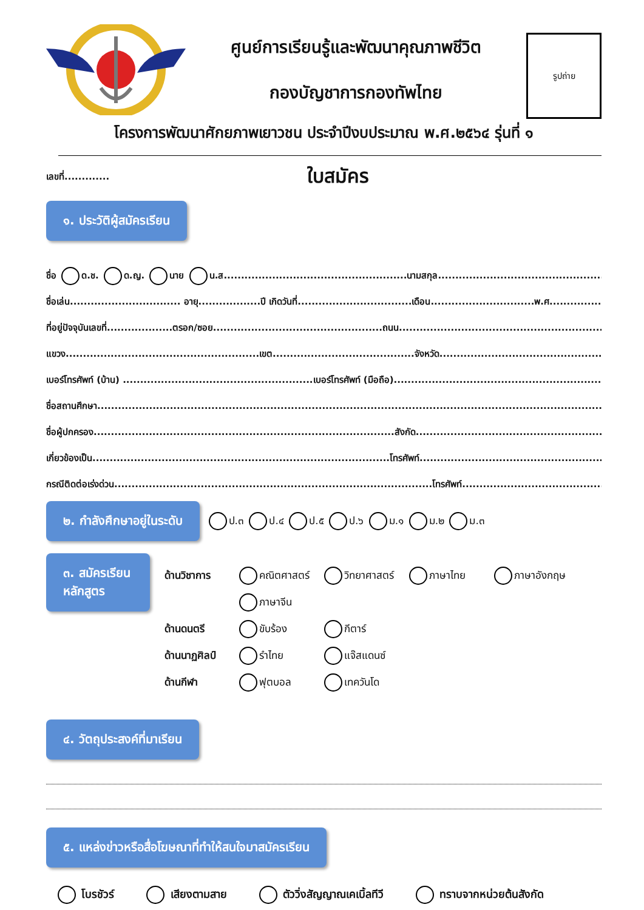ศูนย์การเรียนรู้และพัฒนาคุณภาพชีวิต
กองบัญชาการกองทัพไทย
รูปถ่าย
โครงการพัฒนาศักยภาพเยาวชน ประจำปีงบประมาณ พ.ศ.๒๕๖๔ รุ่นที่ ๑
เลขที่.............
ใบสมัคร
๑. ประวัติผู้สมัครเรียน
ชื่อ ด.ช. ด.ญ. นาย น.ส.....................................................นามสกุล...................................................................
ชื่อเล่น................................ อายุ..................ปี เกิดวันที่.................................เดือน..............................พ.ศ.......................
ที่อยู่ปัจจุบันเลขที่...................ตรอก/ซอย.................................................ถนน...................................................................
แขวง........................................................เขต.........................................จังหวัด..................................................................
เบอร์โทรศัพท์ (บ้าน) .......................................................เบอร์โทรศัพท์ (มือถือ)...................................................................
ชื่อสถานศึกษา................................................................................................................................................................
ชื่อผู้ปกครอง.......................................................................................สังกัด.......................................................................
เกี่ยวข้องเป็น......................................................................................โทรศัพท์.....................................................................
กรณีติดต่อเร่งด่วน............................................................................................โทรศัพท์........................................................
๒. กำลังศึกษาอยู่ในระดับ ป.๓ ป.๔ ป.๕ ป.๖ ม.๑ ม.๒ ม.๓
๓. สมัครเรียนหลักสูตร
ด้านวิชาการ คณิตศาสตร์ วิทยาศาสตร์ ภาษาไทย ภาษาอังกฤษ ภาษาจีน ด้านดนตรี ขับร้อง กีตาร์ ด้านนาฏศิลป์ รำไทย แจ๊สแดนซ์ ด้านกีฬา ฟุตบอล เทควันโด
๔. วัตถุประสงค์ที่มาเรียน
๕. แหล่งข่าวหรือสื่อโฆษณาที่ทำให้สนใจมาสมัครเรียน
โบรชัวร์ เสียงตามสาย ตัววิ่งสัญญาณเคเบิ้ลทีวี ทราบจากหน่วยต้นสังกัด